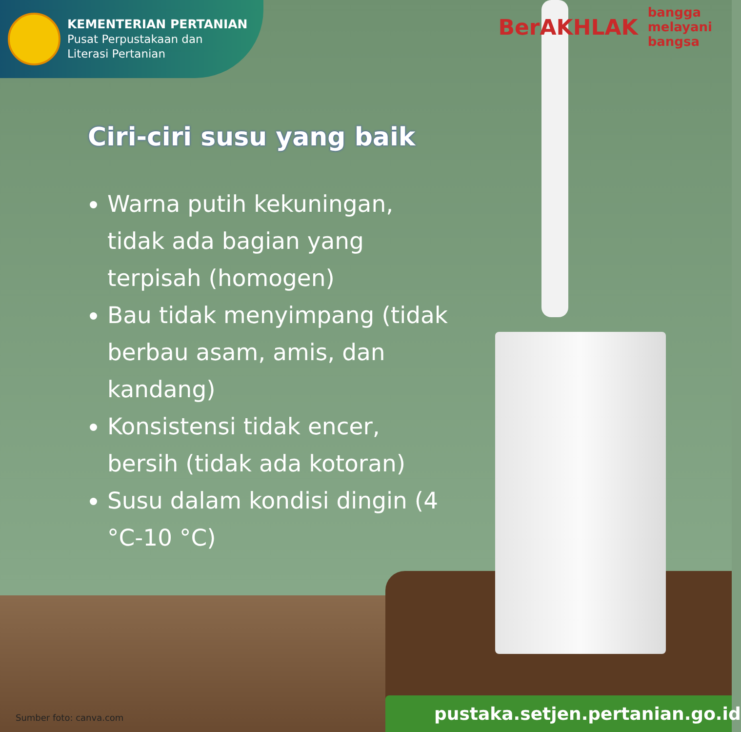KEMENTERIAN PERTANIAN
Pusat Perpustakaan dan
Literasi Pertanian
BerAKHLAK
bangga
melayani
bangsa
Ciri-ciri susu yang baik
Warna putih kekuningan, tidak ada bagian yang terpisah (homogen)
Bau tidak menyimpang (tidak berbau asam, amis, dan kandang)
Konsistensi tidak encer, bersih (tidak ada kotoran)
Susu dalam kondisi dingin (4 °C-10 °C)
Sumber foto: canva.com
pustaka.setjen.pertanian.go.id